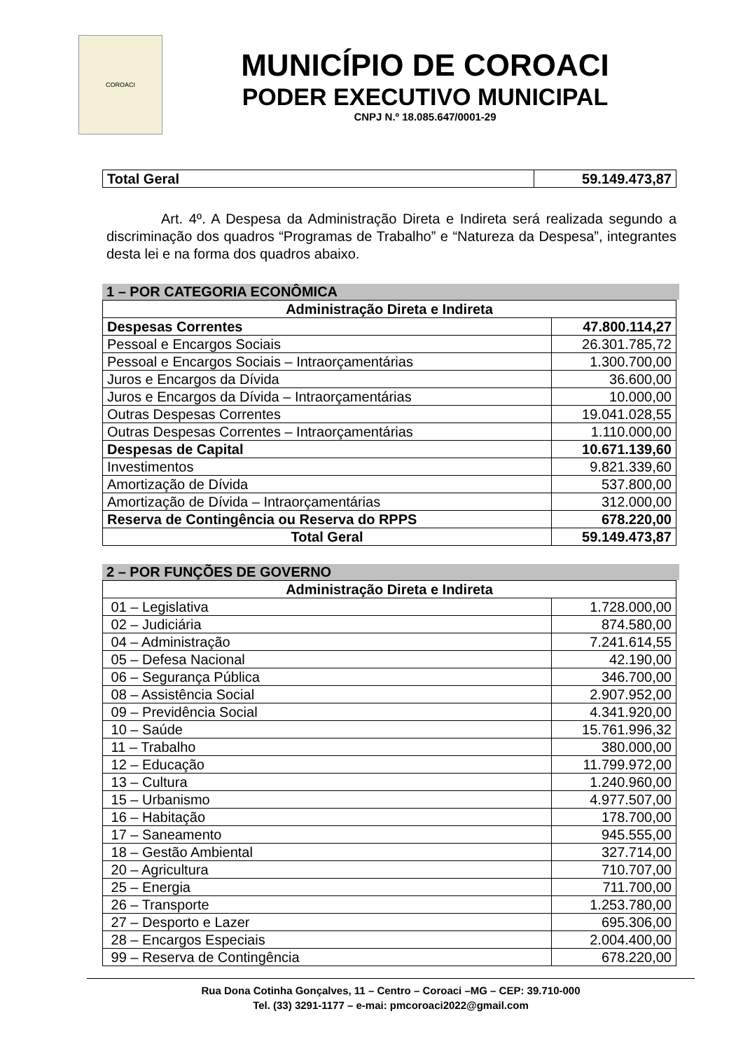COROACI
MUNICÍPIO DE COROACI
PODER EXECUTIVO MUNICIPAL
CNPJ N.º 18.085.647/0001-29
| Total Geral | 59.149.473,87 |
Art. 4º. A Despesa da Administração Direta e Indireta será realizada segundo a discriminação dos quadros “Programas de Trabalho” e “Natureza da Despesa”, integrantes desta lei e na forma dos quadros abaixo.
1 – POR CATEGORIA ECONÔMICA
| Administração Direta e Indireta | |
| --- | --- |
| Despesas Correntes | 47.800.114,27 |
| Pessoal e Encargos Sociais | 26.301.785,72 |
| Pessoal e Encargos Sociais – Intraorçamentárias | 1.300.700,00 |
| Juros e Encargos da Dívida | 36.600,00 |
| Juros e Encargos da Dívida – Intraorçamentárias | 10.000,00 |
| Outras Despesas Correntes | 19.041.028,55 |
| Outras Despesas Correntes – Intraorçamentárias | 1.110.000,00 |
| Despesas de Capital | 10.671.139,60 |
| Investimentos | 9.821.339,60 |
| Amortização de Dívida | 537.800,00 |
| Amortização de Dívida – Intraorçamentárias | 312.000,00 |
| Reserva de Contingência ou Reserva do RPPS | 678.220,00 |
| Total Geral | 59.149.473,87 |
2 – POR FUNÇÕES DE GOVERNO
| Administração Direta e Indireta | |
| --- | --- |
| 01 – Legislativa | 1.728.000,00 |
| 02 – Judiciária | 874.580,00 |
| 04 – Administração | 7.241.614,55 |
| 05 – Defesa Nacional | 42.190,00 |
| 06 – Segurança Pública | 346.700,00 |
| 08 – Assistência Social | 2.907.952,00 |
| 09 – Previdência Social | 4.341.920,00 |
| 10 – Saúde | 15.761.996,32 |
| 11 – Trabalho | 380.000,00 |
| 12 – Educação | 11.799.972,00 |
| 13 – Cultura | 1.240.960,00 |
| 15 – Urbanismo | 4.977.507,00 |
| 16 – Habitação | 178.700,00 |
| 17 – Saneamento | 945.555,00 |
| 18 – Gestão Ambiental | 327.714,00 |
| 20 – Agricultura | 710.707,00 |
| 25 – Energia | 711.700,00 |
| 26 – Transporte | 1.253.780,00 |
| 27 – Desporto e Lazer | 695.306,00 |
| 28 – Encargos Especiais | 2.004.400,00 |
| 99 – Reserva de Contingência | 678.220,00 |
Rua Dona Cotinha Gonçalves, 11 – Centro – Coroaci –MG – CEP: 39.710-000
Tel. (33) 3291-1177 – e-mai: pmcoroaci2022@gmail.com